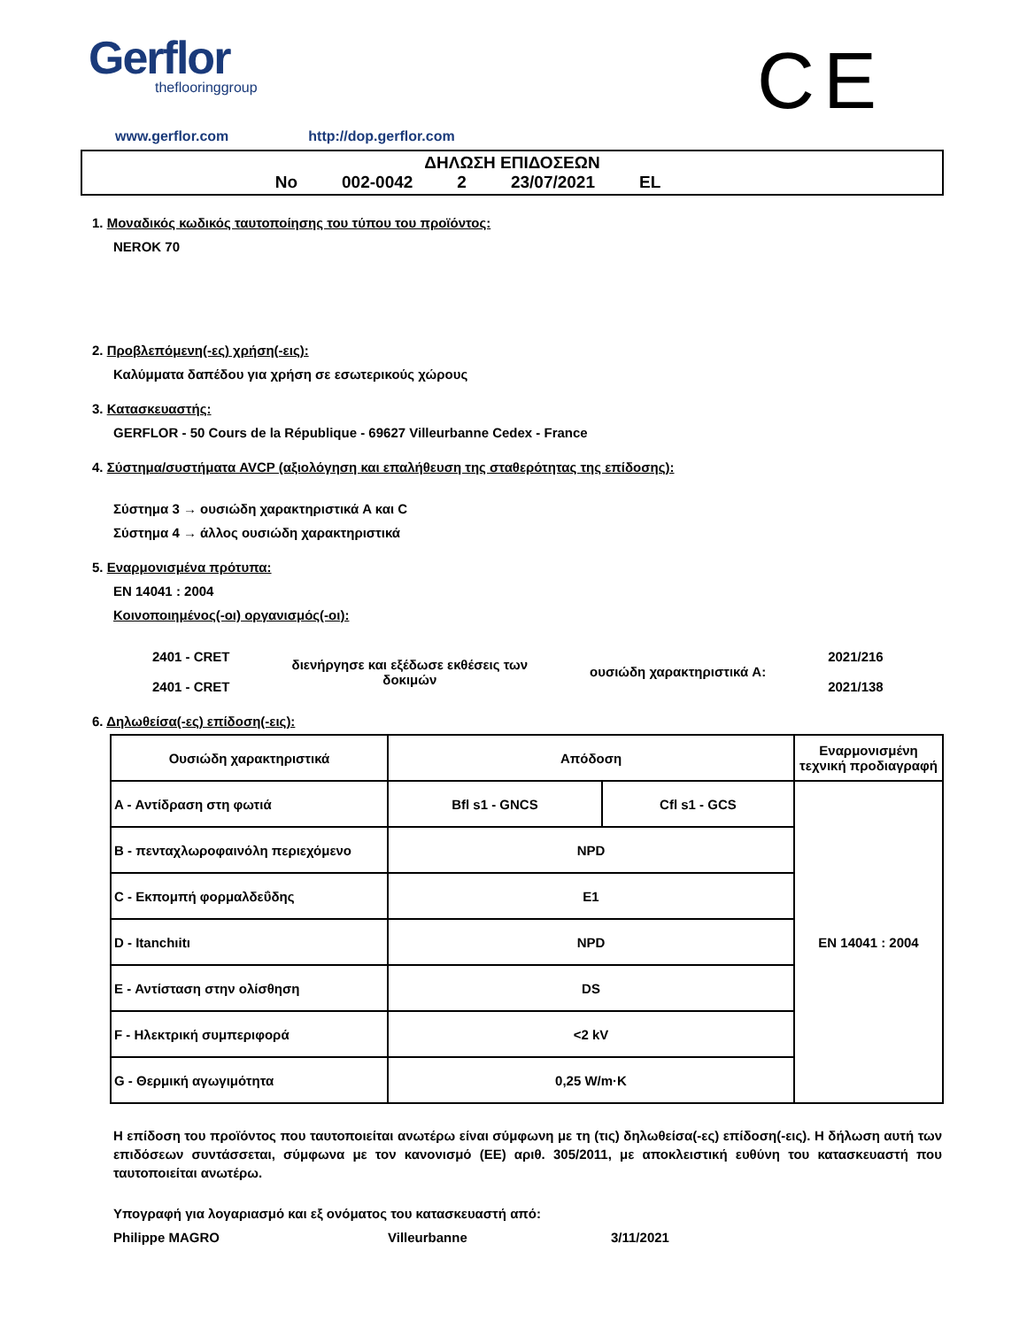Gerflor
theflooringgroup
CE
www.gerflor.com http://dop.gerflor.com
ΔΗΛΩΣΗ ΕΠΙΔΟΣΕΩΝ
No 002-0042 2 23/07/2021 EL
1. Μοναδικός κωδικός ταυτοποίησης του τύπου του προϊόντος:
NEROK 70
2. Προβλεπόμενη(-ες) χρήση(-εις):
Καλύμματα δαπέδου για χρήση σε εσωτερικούς χώρους
3. Κατασκευαστής:
GERFLOR - 50 Cours de la République - 69627 Villeurbanne Cedex - France
4. Σύστημα/συστήματα AVCP (αξιολόγηση και επαλήθευση της σταθερότητας της επίδοσης):
Σύστημα 3 → ουσιώδη χαρακτηριστικά A και C
Σύστημα 4 → άλλος ουσιώδη χαρακτηριστικά
5. Εναρμονισμένα πρότυπα:
EN 14041 : 2004
Κοινοποιημένος(-οι) οργανισμός(-οι):
2401 - CRET
2401 - CRET
διενήργησε και εξέδωσε εκθέσεις των
δοκιμών
ουσιώδη χαρακτηριστικά A:
2021/216
2021/138
6. Δηλωθείσα(-ες) επίδοση(-εις):
| Ουσιώδη χαρακτηριστικά | Απόδοση | | Εναρμονισμένη τεχνική προδιαγραφή |
| --- | --- | --- | --- |
| A - Αντίδραση στη φωτιά | Bfl s1 - GNCS | Cfl s1 - GCS | EN 14041 : 2004 |
| B - πενταχλωροφαινόλη περιεχόμενο | NPD | | |
| C - Εκπομπή φορμαλδεΰδης | E1 | | |
| D - Itanchıitı | NPD | | |
| E - Αντίσταση στην ολίσθηση | DS | | |
| F - Ηλεκτρική συμπεριφορά | <2 kV | | |
| G - Θερμική αγωγιμότητα | 0,25 W/m·K | | |
Η επίδοση του προϊόντος που ταυτοποιείται ανωτέρω είναι σύμφωνη με τη (τις) δηλωθείσα(-ες) επίδοση(-εις). Η δήλωση αυτή των επιδόσεων συντάσσεται, σύμφωνα με τον κανονισμό (ΕΕ) αριθ. 305/2011, με αποκλειστική ευθύνη του κατασκευαστή που ταυτοποιείται ανωτέρω.
Υπογραφή για λογαριασμό και εξ ονόματος του κατασκευαστή από:
Philippe MAGRO Villeurbanne 3/11/2021